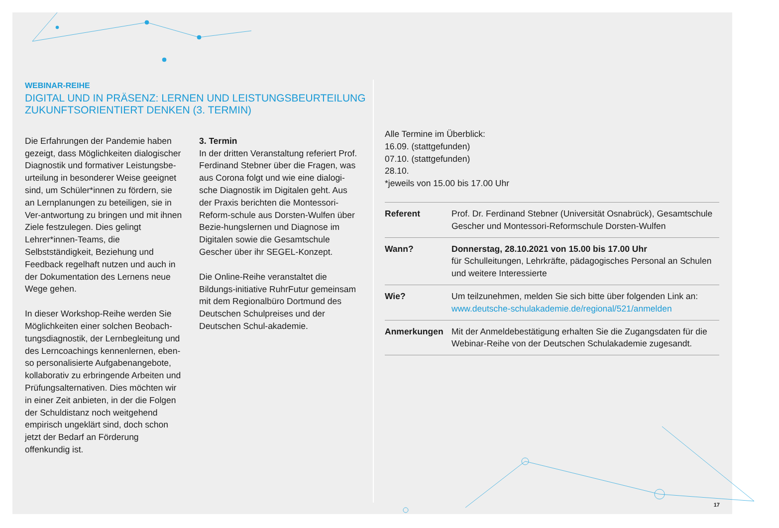WEBINAR-REIHE
DIGITAL UND IN PRÄSENZ: LERNEN UND LEISTUNGSBEURTEILUNG
ZUKUNFTSORIENTIERT DENKEN (3. TERMIN)
Die Erfahrungen der Pandemie haben gezeigt, dass Möglichkeiten dialogischer Diagnostik und formativer Leistungsbe-urteilung in besonderer Weise geeignet sind, um Schüler*innen zu fördern, sie an Lernplanungen zu beteiligen, sie in Ver-antwortung zu bringen und mit ihnen Ziele festzulegen. Dies gelingt Lehrer*innen-Teams, die Selbstständigkeit, Beziehung und Feedback regelhaft nutzen und auch in der Dokumentation des Lernens neue Wege gehen.
In dieser Workshop-Reihe werden Sie Möglichkeiten einer solchen Beobach-tungsdiagnostik, der Lernbegleitung und des Lerncoachings kennenlernen, eben-so personalisierte Aufgabenangebote, kollaborativ zu erbringende Arbeiten und Prüfungsalternativen. Dies möchten wir in einer Zeit anbieten, in der die Folgen der Schuldistanz noch weitgehend empirisch ungeklärt sind, doch schon jetzt der Bedarf an Förderung offenkundig ist.
3. Termin
In der dritten Veranstaltung referiert Prof. Ferdinand Stebner über die Fragen, was aus Corona folgt und wie eine dialogi-sche Diagnostik im Digitalen geht. Aus der Praxis berichten die Montessori-Reform-schule aus Dorsten-Wulfen über Bezie-hungslernen und Diagnose im Digitalen sowie die Gesamtschule Gescher über ihr SEGEL-Konzept.
Die Online-Reihe veranstaltet die Bildungs-initiative RuhrFutur gemeinsam mit dem Regionalbüro Dortmund des Deutschen Schulpreises und der Deutschen Schul-akademie.
Alle Termine im Überblick:
16.09. (stattgefunden)
07.10. (stattgefunden)
28.10.
*jeweils von 15.00 bis 17.00 Uhr
| Referent | Prof. Dr. Ferdinand Stebner (Universität Osnabrück), Gesamtschule Gescher und Montessori-Reformschule Dorsten-Wulfen |
| Wann? | Donnerstag, 28.10.2021 von 15.00 bis 17.00 Uhr für Schulleitungen, Lehrkräfte, pädagogisches Personal an Schulen und weitere Interessierte |
| Wie? | Um teilzunehmen, melden Sie sich bitte über folgenden Link an: www.deutsche-schulakademie.de/regional/521/anmelden |
| Anmerkungen | Mit der Anmeldebestätigung erhalten Sie die Zugangsdaten für die Webinar-Reihe von der Deutschen Schulakademie zugesandt. |
17